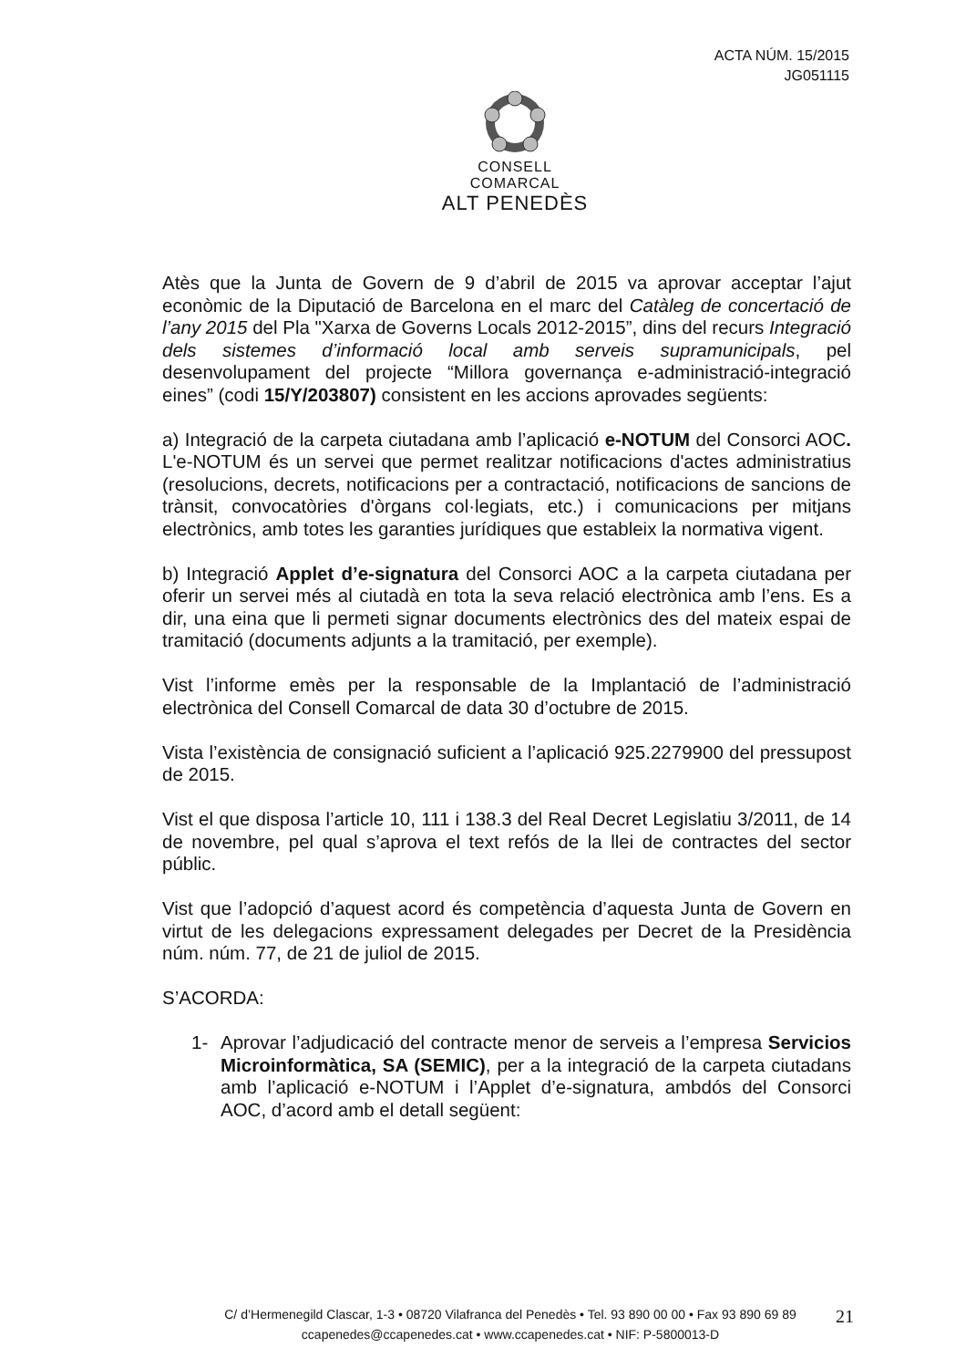ACTA NÚM. 15/2015
JG051115
CONSELL COMARCAL
ALT PENEDÈS
Atès que la Junta de Govern de 9 d’abril de 2015 va aprovar acceptar l’ajut econòmic de la Diputació de Barcelona en el marc del Catàleg de concertació de l’any 2015 del Pla "Xarxa de Governs Locals 2012-2015”, dins del recurs Integració dels sistemes d’informació local amb serveis supramunicipals, pel desenvolupament del projecte “Millora governança e-administració-integració eines” (codi 15/Y/203807) consistent en les accions aprovades següents:
a) Integració de la carpeta ciutadana amb l’aplicació e-NOTUM del Consorci AOC. L'e-NOTUM és un servei que permet realitzar notificacions d'actes administratius (resolucions, decrets, notificacions per a contractació, notificacions de sancions de trànsit, convocatòries d'òrgans col·legiats, etc.) i comunicacions per mitjans electrònics, amb totes les garanties jurídiques que estableix la normativa vigent.
b) Integració Applet d’e-signatura del Consorci AOC a la carpeta ciutadana per oferir un servei més al ciutadà en tota la seva relació electrònica amb l’ens. Es a dir, una eina que li permeti signar documents electrònics des del mateix espai de tramitació (documents adjunts a la tramitació, per exemple).
Vist l’informe emès per la responsable de la Implantació de l’administració electrònica del Consell Comarcal de data 30 d’octubre de 2015.
Vista l’existència de consignació suficient a l’aplicació 925.2279900 del pressupost de 2015.
Vist el que disposa l’article 10, 111 i 138.3 del Real Decret Legislatiu 3/2011, de 14 de novembre, pel qual s’aprova el text refós de la llei de contractes del sector públic.
Vist que l’adopció d’aquest acord és competència d’aquesta Junta de Govern en virtut de les delegacions expressament delegades per Decret de la Presidència núm. núm. 77, de 21 de juliol de 2015.
S’ACORDA:
1- Aprovar l’adjudicació del contracte menor de serveis a l’empresa Servicios Microinformàtica, SA (SEMIC), per a la integració de la carpeta ciutadans amb l’aplicació e-NOTUM i l’Applet d’e-signatura, ambdós del Consorci AOC, d’acord amb el detall següent:
C/ d’Hermenegild Clascar, 1-3 • 08720 Vilafranca del Penedès • Tel. 93 890 00 00 • Fax 93 890 69 89
ccapenedes@ccapenedes.cat • www.ccapenedes.cat • NIF: P-5800013-D
21